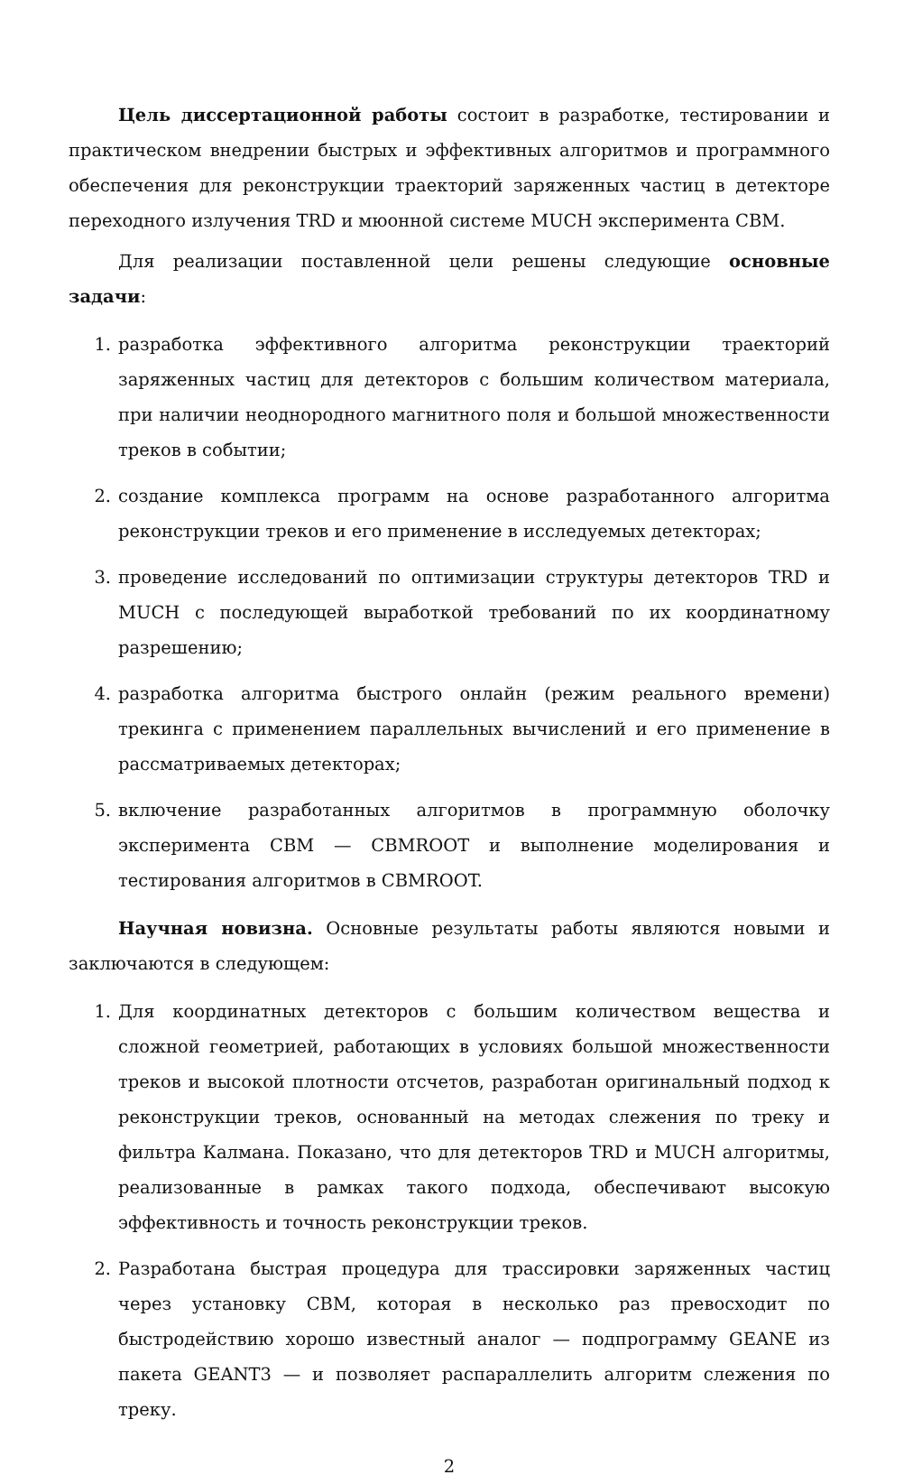Цель диссертационной работы состоит в разработке, тестировании и практическом внедрении быстрых и эффективных алгоритмов и программного обеспечения для реконструкции траекторий заряженных частиц в детекторе переходного излучения TRD и мюонной системе MUCH эксперимента CBM.
Для реализации поставленной цели решены следующие основные задачи:
1. разработка эффективного алгоритма реконструкции траекторий заряженных частиц для детекторов с большим количеством материала, при наличии неоднородного магнитного поля и большой множественности треков в событии;
2. создание комплекса программ на основе разработанного алгоритма реконструкции треков и его применение в исследуемых детекторах;
3. проведение исследований по оптимизации структуры детекторов TRD и MUCH с последующей выработкой требований по их координатному разрешению;
4. разработка алгоритма быстрого онлайн (режим реального времени) трекинга с применением параллельных вычислений и его применение в рассматриваемых детекторах;
5. включение разработанных алгоритмов в программную оболочку эксперимента CBM — CBMROOT и выполнение моделирования и тестирования алгоритмов в CBMROOT.
Научная новизна. Основные результаты работы являются новыми и заключаются в следующем:
1. Для координатных детекторов с большим количеством вещества и сложной геометрией, работающих в условиях большой множественности треков и высокой плотности отсчетов, разработан оригинальный подход к реконструкции треков, основанный на методах слежения по треку и фильтра Калмана. Показано, что для детекторов TRD и MUCH алгоритмы, реализованные в рамках такого подхода, обеспечивают высокую эффективность и точность реконструкции треков.
2. Разработана быстрая процедура для трассировки заряженных частиц через установку CBM, которая в несколько раз превосходит по быстродействию хорошо известный аналог — подпрограмму GEANE из пакета GEANT3 — и позволяет распараллелить алгоритм слежения по треку.
2